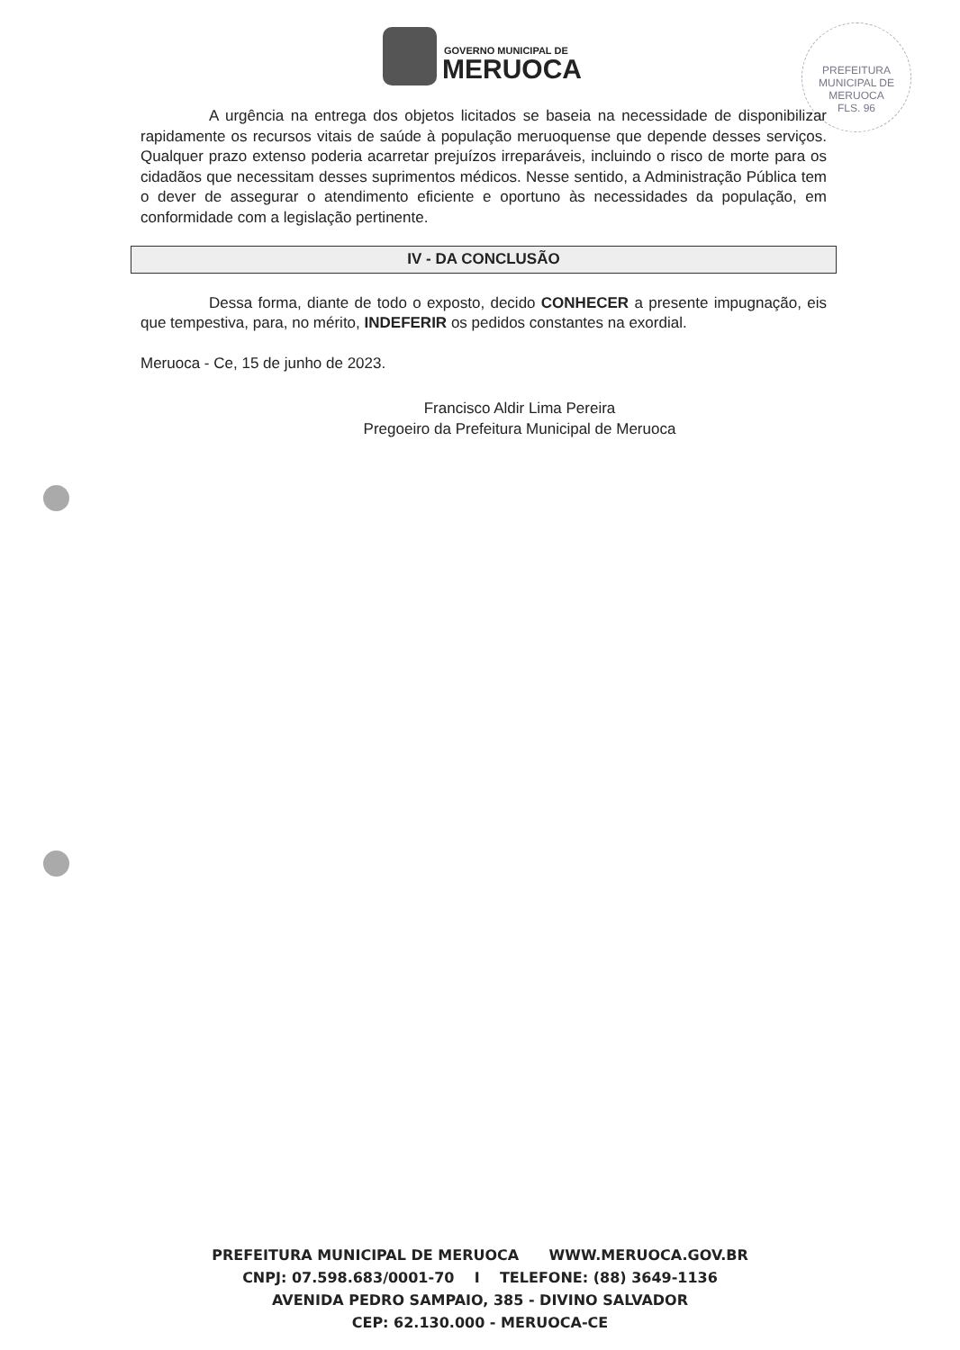GOVERNO MUNICIPAL DE
MERUOCA
PREFEITURA MUNICIPAL DE MERUOCA
FLS. 96
A urgência na entrega dos objetos licitados se baseia na necessidade de disponibilizar rapidamente os recursos vitais de saúde à população meruoquense que depende desses serviços. Qualquer prazo extenso poderia acarretar prejuízos irreparáveis, incluindo o risco de morte para os cidadãos que necessitam desses suprimentos médicos. Nesse sentido, a Administração Pública tem o dever de assegurar o atendimento eficiente e oportuno às necessidades da população, em conformidade com a legislação pertinente.
IV - DA CONCLUSÃO
Dessa forma, diante de todo o exposto, decido CONHECER a presente impugnação, eis que tempestiva, para, no mérito, INDEFERIR os pedidos constantes na exordial.
Meruoca - Ce, 15 de junho de 2023.
Francisco Aldir Lima Pereira
Pregoeiro da Prefeitura Municipal de Meruoca
PREFEITURA MUNICIPAL DE MERUOCA WWW.MERUOCA.GOV.BR
CNPJ: 07.598.683/0001-70 I TELEFONE: (88) 3649-1136
AVENIDA PEDRO SAMPAIO, 385 - DIVINO SALVADOR
CEP: 62.130.000 - MERUOCA-CE